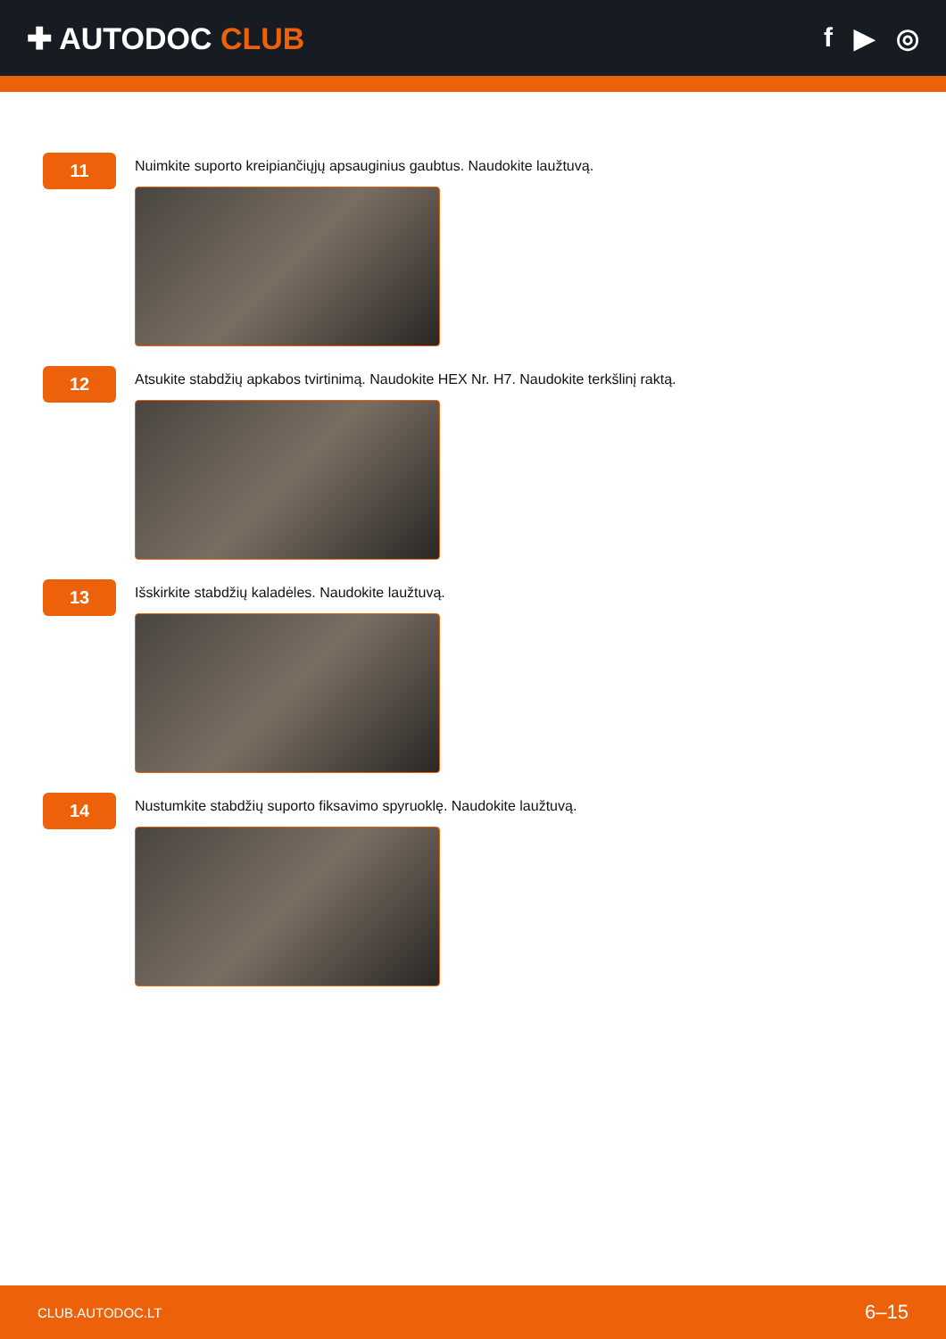✚ AUTODOC CLUB f ▶ ◎
11
Nuimkite suporto kreipiančiųjų apsauginius gaubtus. Naudokite laužtuvą.
12
Atsukite stabdžių apkabos tvirtinimą. Naudokite HEX Nr. H7. Naudokite terkšlinį raktą.
13
Išskirkite stabdžių kaladėles. Naudokite laužtuvą.
14
Nustumkite stabdžių suporto fiksavimo spyruoklę. Naudokite laužtuvą.
CLUB.AUTODOC.LT 6–15